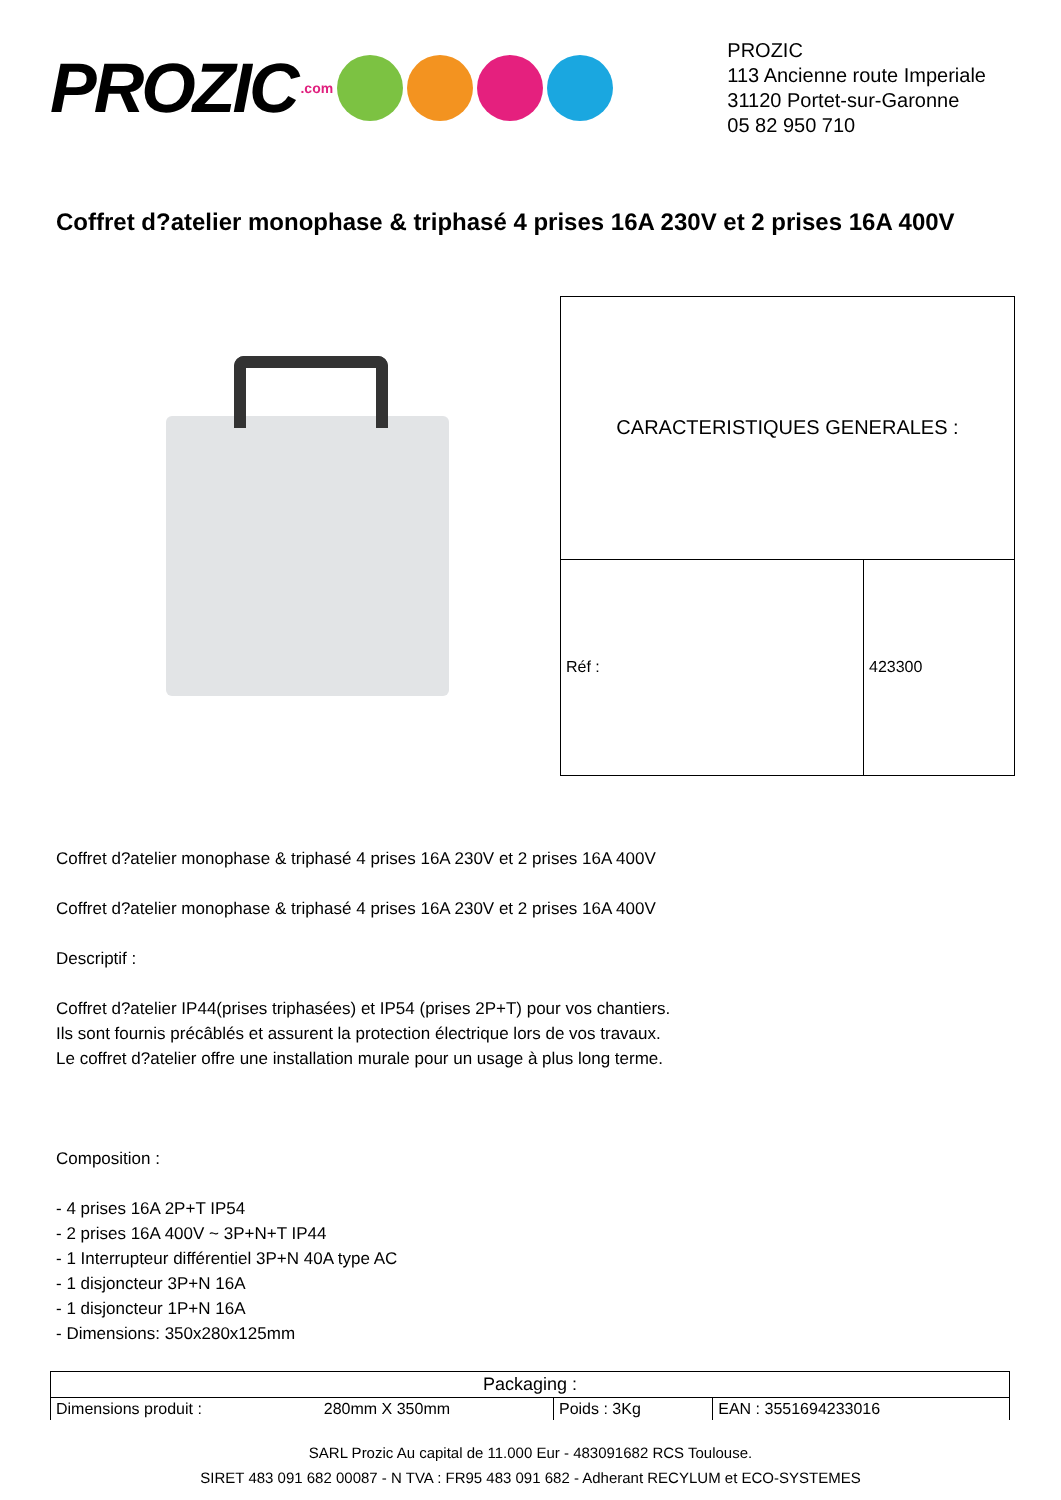PROZIC.com
PROZIC
113 Ancienne route Imperiale
31120 Portet-sur-Garonne
05 82 950 710
Coffret d?atelier monophase & triphasé 4 prises 16A 230V et 2 prises 16A 400V
| CARACTERISTIQUES GENERALES : | |
| --- | --- |
| Réf : | 423300 |
Coffret d?atelier monophase & triphasé 4 prises 16A 230V et 2 prises 16A 400V
Coffret d?atelier monophase & triphasé 4 prises 16A 230V et 2 prises 16A 400V
Descriptif :
Coffret d?atelier IP44(prises triphasées) et IP54 (prises 2P+T) pour vos chantiers.
Ils sont fournis précâblés et assurent la protection électrique lors de vos travaux.
Le coffret d?atelier offre une installation murale pour un usage à plus long terme.
Composition :
- 4 prises 16A 2P+T IP54
- 2 prises 16A 400V ~ 3P+N+T IP44
- 1 Interrupteur différentiel 3P+N 40A type AC
- 1 disjoncteur 3P+N 16A
- 1 disjoncteur 1P+N 16A
- Dimensions: 350x280x125mm
| Packaging : | | | |
| --- | --- | --- | --- |
| Dimensions produit : | 280mm X 350mm | Poids : 3Kg | EAN : 3551694233016 |
SARL Prozic Au capital de 11.000 Eur - 483091682 RCS Toulouse.
SIRET 483 091 682 00087 - N TVA : FR95 483 091 682 - Adherant RECYLUM et ECO-SYSTEMES